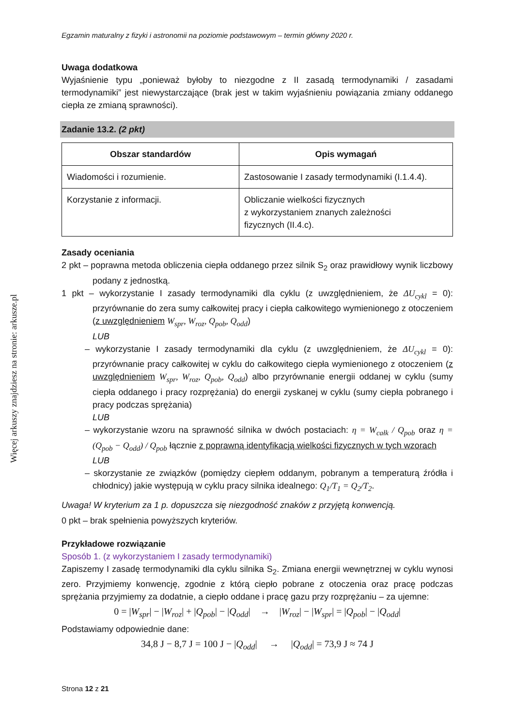Więcej arkuszy znajdziesz na stronie: arkusze.pl
Egzamin maturalny z fizyki i astronomii na poziomie podstawowym – termin główny 2020 r.
Uwaga dodatkowa
Wyjaśnienie typu „ponieważ byłoby to niezgodne z II zasadą termodynamiki / zasadami termodynamiki” jest niewystarczające (brak jest w takim wyjaśnieniu powiązania zmiany oddanego ciepła ze zmianą sprawności).
Zadanie 13.2. (2 pkt)
| Obszar standardów | Opis wymagań |
| --- | --- |
| Wiadomości i rozumienie. | Zastosowanie I zasady termodynamiki (I.1.4.4). |
| Korzystanie z informacji. | Obliczanie wielkości fizycznych z wykorzystaniem znanych zależności fizycznych (II.4.c). |
Zasady oceniania
2 pkt – poprawna metoda obliczenia ciepła oddanego przez silnik S<sub>2</sub> oraz prawidłowy wynik liczbowy podany z jednostką.
1 pkt – wykorzystanie I zasady termodynamiki dla cyklu (z uwzględnieniem, że ΔU<sub>cykl</sub> = 0): przyrównanie do zera sumy całkowitej pracy i ciepła całkowitego wymienionego z otoczeniem (z uwzględnieniem W<sub>spr</sub>, W<sub>roz</sub>, Q<sub>pob</sub>, Q<sub>odd</sub>)
LUB
– wykorzystanie I zasady termodynamiki dla cyklu (z uwzględnieniem, że ΔU<sub>cykl</sub> = 0): przyrównanie pracy całkowitej w cyklu do całkowitego ciepła wymienionego z otoczeniem (z uwzględnieniem W<sub>spr</sub>, W<sub>roz</sub>, Q<sub>pob</sub>, Q<sub>odd</sub>) albo przyrównanie energii oddanej w cyklu (sumy ciepła oddanego i pracy rozprężania) do energii zyskanej w cyklu (sumy ciepła pobranego i pracy podczas sprężania)
LUB
– wykorzystanie wzoru na sprawność silnika w dwóch postaciach: η = W<sub>całk</sub> / Q<sub>pob</sub> oraz η = (Q<sub>pob</sub> − Q<sub>odd</sub>) / Q<sub>pob</sub> łącznie z poprawną identyfikacją wielkości fizycznych w tych wzorach
LUB
– skorzystanie ze związków (pomiędzy ciepłem oddanym, pobranym a temperaturą źródła i chłodnicy) jakie występują w cyklu pracy silnika idealnego: Q<sub>1</sub>/T<sub>1</sub> = Q<sub>2</sub>/T<sub>2</sub>.
Uwaga! W kryterium za 1 p. dopuszcza się niezgodność znaków z przyjętą konwencją.
0 pkt – brak spełnienia powyższych kryteriów.
Przykładowe rozwiązanie
Sposób 1. (z wykorzystaniem I zasady termodynamiki)
Zapiszemy I zasadę termodynamiki dla cyklu silnika S<sub>2</sub>. Zmiana energii wewnętrznej w cyklu wynosi zero. Przyjmiemy konwencję, zgodnie z którą ciepło pobrane z otoczenia oraz pracę podczas sprężania przyjmiemy za dodatnie, a ciepło oddane i pracę gazu przy rozprężaniu – za ujemne:
0 = |W<sub>spr</sub>| − |W<sub>roz</sub>| + |Q<sub>pob</sub>| − |Q<sub>odd</sub>| → |W<sub>roz</sub>| − |W<sub>spr</sub>| = |Q<sub>pob</sub>| − |Q<sub>odd</sub>|
Podstawiamy odpowiednie dane:
34,8 J − 8,7 J = 100 J − |Q<sub>odd</sub>| → |Q<sub>odd</sub>| = 73,9 J ≈ 74 J
Strona 12 z 21